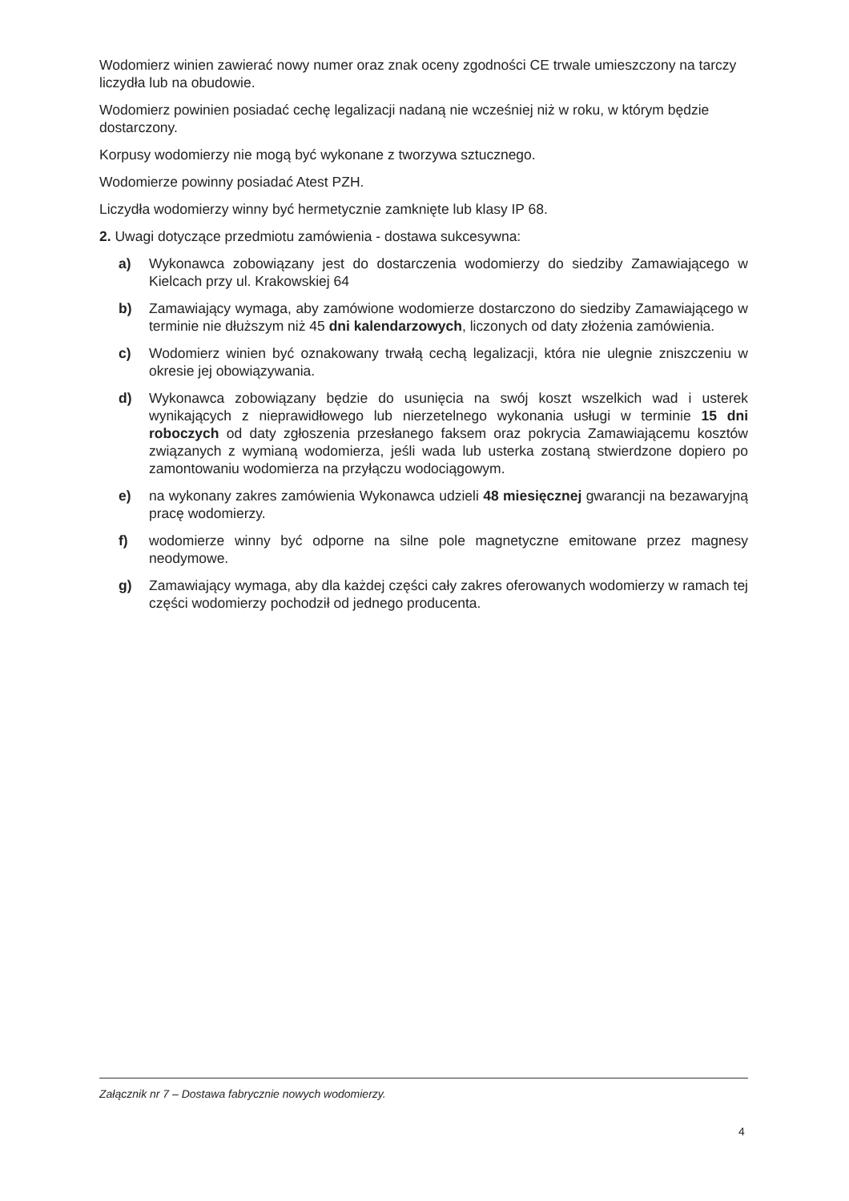Wodomierz winien zawierać nowy numer oraz znak oceny zgodności CE trwale umieszczony na tarczy liczydła lub na obudowie.
Wodomierz powinien posiadać cechę legalizacji nadaną nie wcześniej niż w roku, w którym będzie dostarczony.
Korpusy wodomierzy nie mogą być wykonane z tworzywa sztucznego.
Wodomierze powinny posiadać Atest PZH.
Liczydła wodomierzy winny być hermetycznie zamknięte lub klasy IP 68.
2. Uwagi dotyczące przedmiotu zamówienia - dostawa sukcesywna:
a) Wykonawca zobowiązany jest do dostarczenia wodomierzy do siedziby Zamawiającego w Kielcach przy ul. Krakowskiej 64
b) Zamawiający wymaga, aby zamówione wodomierze dostarczono do siedziby Zamawiającego w terminie nie dłuższym niż 45 dni kalendarzowych, liczonych od daty złożenia zamówienia.
c) Wodomierz winien być oznakowany trwałą cechą legalizacji, która nie ulegnie zniszczeniu w okresie jej obowiązywania.
d) Wykonawca zobowiązany będzie do usunięcia na swój koszt wszelkich wad i usterek wynikających z nieprawidłowego lub nierzetelnego wykonania usługi w terminie 15 dni roboczych od daty zgłoszenia przesłanego faksem oraz pokrycia Zamawiającemu kosztów związanych z wymianą wodomierza, jeśli wada lub usterka zostaną stwierdzone dopiero po zamontowaniu wodomierza na przyłączu wodociągowym.
e) na wykonany zakres zamówienia Wykonawca udzieli 48 miesięcznej gwarancji na bezawaryjną pracę wodomierzy.
f) wodomierze winny być odporne na silne pole magnetyczne emitowane przez magnesy neodymowe.
g) Zamawiający wymaga, aby dla każdej części cały zakres oferowanych wodomierzy w ramach tej części wodomierzy pochodził od jednego producenta.
Załącznik nr 7 – Dostawa fabrycznie nowych wodomierzy.
4